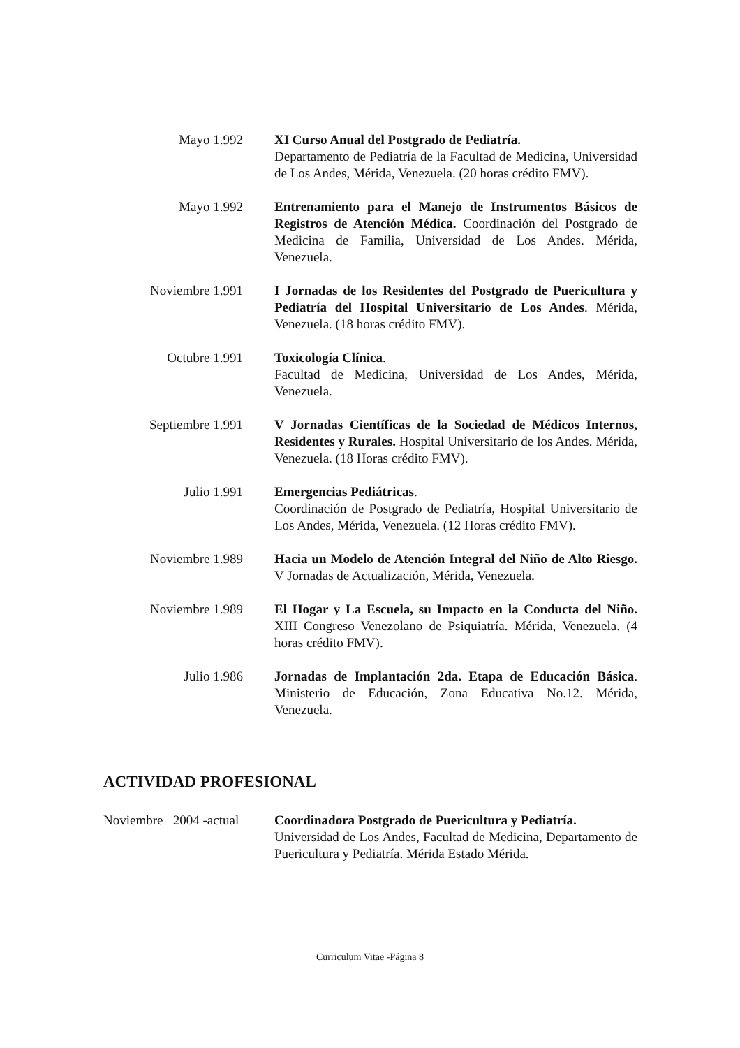Mayo 1.992 XI Curso Anual del Postgrado de Pediatría.
Departamento de Pediatría de la Facultad de Medicina, Universidad de Los Andes, Mérida, Venezuela. (20 horas crédito FMV).
Mayo 1.992 Entrenamiento para el Manejo de Instrumentos Básicos de Registros de Atención Médica. Coordinación del Postgrado de Medicina de Familia, Universidad de Los Andes. Mérida, Venezuela.
Noviembre 1.991 I Jornadas de los Residentes del Postgrado de Puericultura y Pediatría del Hospital Universitario de Los Andes. Mérida, Venezuela. (18 horas crédito FMV).
Octubre 1.991 Toxicología Clínica.
Facultad de Medicina, Universidad de Los Andes, Mérida, Venezuela.
Septiembre 1.991 V Jornadas Científicas de la Sociedad de Médicos Internos, Residentes y Rurales. Hospital Universitario de los Andes. Mérida, Venezuela. (18 Horas crédito FMV).
Julio 1.991 Emergencias Pediátricas.
Coordinación de Postgrado de Pediatría, Hospital Universitario de Los Andes, Mérida, Venezuela. (12 Horas crédito FMV).
Noviembre 1.989 Hacia un Modelo de Atención Integral del Niño de Alto Riesgo. V Jornadas de Actualización, Mérida, Venezuela.
Noviembre 1.989 El Hogar y La Escuela, su Impacto en la Conducta del Niño. XIII Congreso Venezolano de Psiquiatría. Mérida, Venezuela. (4 horas crédito FMV).
Julio 1.986 Jornadas de Implantación 2da. Etapa de Educación Básica. Ministerio de Educación, Zona Educativa No.12. Mérida, Venezuela.
ACTIVIDAD PROFESIONAL
Noviembre 2004 -actual
Coordinadora Postgrado de Puericultura y Pediatría.
Universidad de Los Andes, Facultad de Medicina, Departamento de Puericultura y Pediatría. Mérida Estado Mérida.
Curriculum Vitae -Página 8